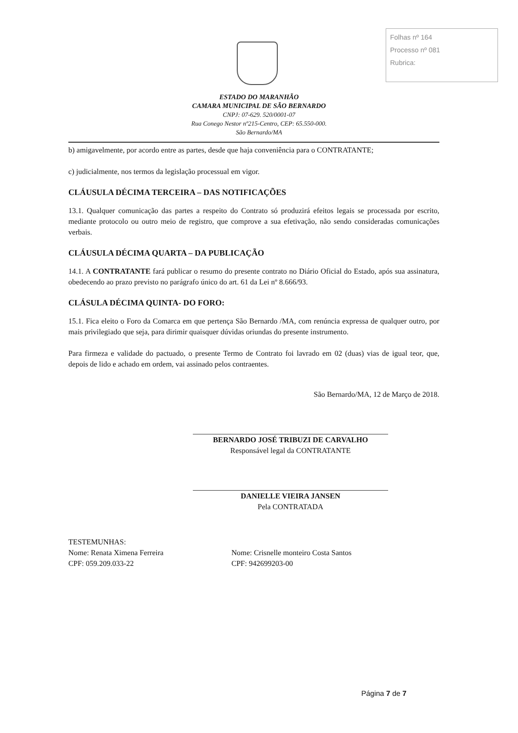Folhas nº 164
Processo nº 081
Rubrica:
ESTADO DO MARANHÃO
CAMARA MUNICIPAL DE SÃO BERNARDO
CNPJ: 07-629. 520/0001-07
Rua Conego Nestor nº215-Centro, CEP: 65.550-000.
São Bernardo/MA
b) amigavelmente, por acordo entre as partes, desde que haja conveniência para o CONTRATANTE;
c) judicialmente, nos termos da legislação processual em vigor.
CLÁUSULA DÉCIMA TERCEIRA – DAS NOTIFICAÇÕES
13.1. Qualquer comunicação das partes a respeito do Contrato só produzirá efeitos legais se processada por escrito, mediante protocolo ou outro meio de registro, que comprove a sua efetivação, não sendo consideradas comunicações verbais.
CLÁUSULA DÉCIMA QUARTA – DA PUBLICAÇÃO
14.1. A CONTRATANTE fará publicar o resumo do presente contrato no Diário Oficial do Estado, após sua assinatura, obedecendo ao prazo previsto no parágrafo único do art. 61 da Lei nº 8.666/93.
CLÁSULA DÉCIMA QUINTA- DO FORO:
15.1. Fica eleito o Foro da Comarca em que pertença São Bernardo /MA, com renúncia expressa de qualquer outro, por mais privilegiado que seja, para dirimir quaisquer dúvidas oriundas do presente instrumento.
Para firmeza e validade do pactuado, o presente Termo de Contrato foi lavrado em 02 (duas) vias de igual teor, que, depois de lido e achado em ordem, vai assinado pelos contraentes.
São Bernardo/MA, 12 de Março de 2018.
BERNARDO JOSÉ TRIBUZI DE CARVALHO
Responsável legal da CONTRATANTE
DANIELLE VIEIRA JANSEN
Pela CONTRATADA
TESTEMUNHAS:
Nome: Renata Ximena Ferreira Nome: Crisnelle monteiro Costa Santos
CPF: 059.209.033-22 CPF: 942699203-00
Página 7 de 7